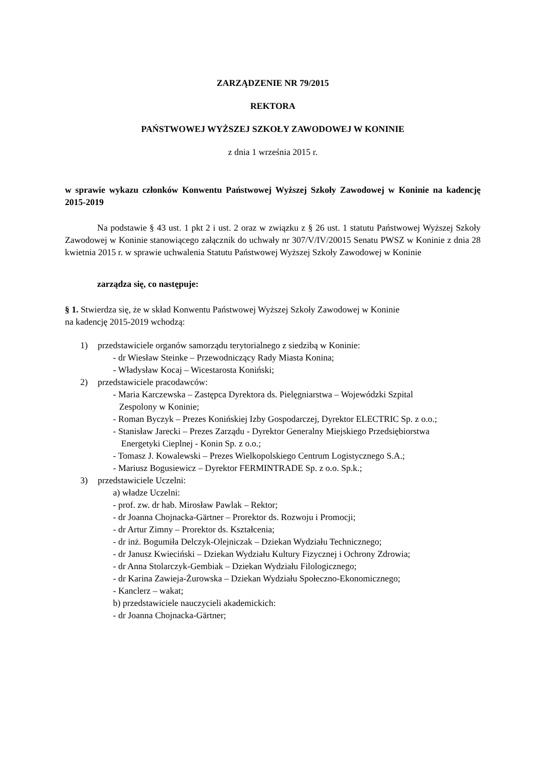ZARZĄDZENIE NR 79/2015
REKTORA
PAŃSTWOWEJ WYŻSZEJ SZKOŁY ZAWODOWEJ W KONINIE
z dnia 1 września 2015 r.
w sprawie wykazu członków Konwentu Państwowej Wyższej Szkoły Zawodowej w Koninie na kadencję 2015-2019
Na podstawie § 43 ust. 1 pkt 2 i ust. 2 oraz w związku z § 26 ust. 1 statutu Państwowej Wyższej Szkoły Zawodowej w Koninie stanowiącego załącznik do uchwały nr 307/V/IV/20015 Senatu PWSZ w Koninie z dnia 28 kwietnia 2015 r. w sprawie uchwalenia Statutu Państwowej Wyższej Szkoły Zawodowej w Koninie
zarządza się, co następuje:
§ 1. Stwierdza się, że w skład Konwentu Państwowej Wyższej Szkoły Zawodowej w Koninie
na kadencję 2015-2019 wchodzą:
1) przedstawiciele organów samorządu terytorialnego z siedzibą w Koninie:
- dr Wiesław Steinke – Przewodniczący Rady Miasta Konina;
- Władysław Kocaj – Wicestarosta Koniński;
2) przedstawiciele pracodawców:
- Maria Karczewska – Zastępca Dyrektora ds. Pielęgniarstwa – Wojewódzki Szpital
Zespolony w Koninie;
- Roman Byczyk – Prezes Konińskiej Izby Gospodarczej, Dyrektor ELECTRIC Sp. z o.o.;
- Stanisław Jarecki – Prezes Zarządu - Dyrektor Generalny Miejskiego Przedsiębiorstwa
Energetyki Cieplnej - Konin Sp. z o.o.;
- Tomasz J. Kowalewski – Prezes Wielkopolskiego Centrum Logistycznego S.A.;
- Mariusz Bogusiewicz – Dyrektor FERMINTRADE Sp. z o.o. Sp.k.;
3) przedstawiciele Uczelni:
a) władze Uczelni:
- prof. zw. dr hab. Mirosław Pawlak – Rektor;
- dr Joanna Chojnacka-Gärtner – Prorektor ds. Rozwoju i Promocji;
- dr Artur Zimny – Prorektor ds. Kształcenia;
- dr inż. Bogumiła Delczyk-Olejniczak – Dziekan Wydziału Technicznego;
- dr Janusz Kwieciński – Dziekan Wydziału Kultury Fizycznej i Ochrony Zdrowia;
- dr Anna Stolarczyk-Gembiak – Dziekan Wydziału Filologicznego;
- dr Karina Zawieja-Żurowska – Dziekan Wydziału Społeczno-Ekonomicznego;
- Kanclerz – wakat;
b) przedstawiciele nauczycieli akademickich:
- dr Joanna Chojnacka-Gärtner;